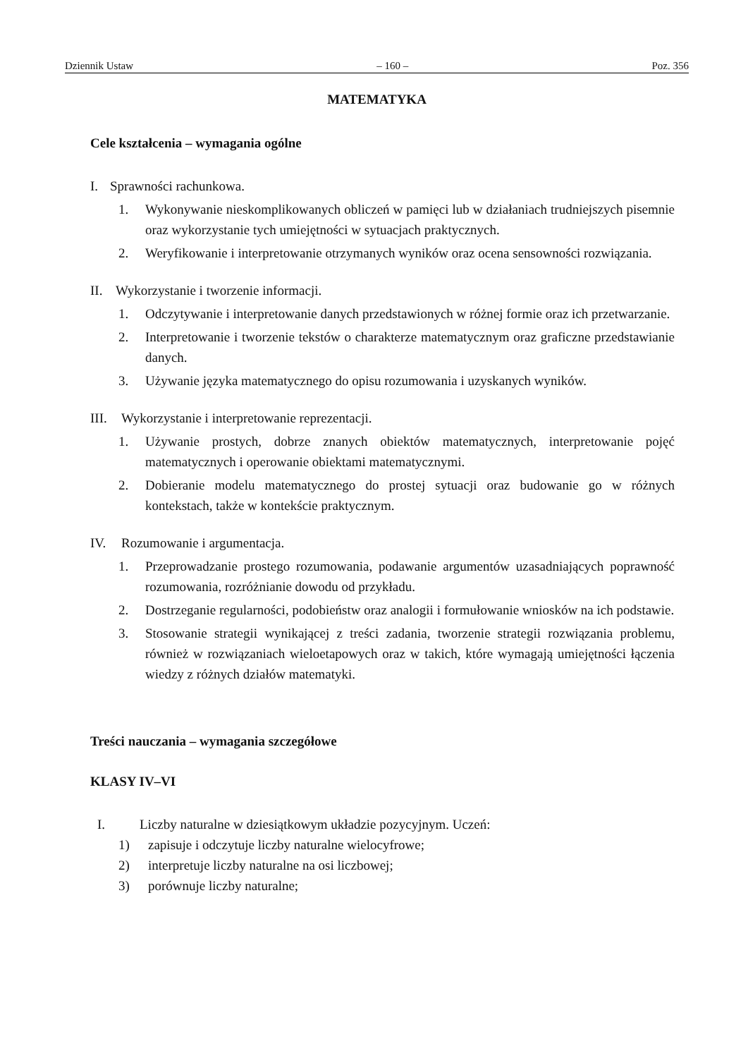Dziennik Ustaw – 160 – Poz. 356
MATEMATYKA
Cele kształcenia – wymagania ogólne
I. Sprawności rachunkowa.
1. Wykonywanie nieskomplikowanych obliczeń w pamięci lub w działaniach trudniejszych pisemnie oraz wykorzystanie tych umiejętności w sytuacjach praktycznych.
2. Weryfikowanie i interpretowanie otrzymanych wyników oraz ocena sensowności rozwiązania.
II. Wykorzystanie i tworzenie informacji.
1. Odczytywanie i interpretowanie danych przedstawionych w różnej formie oraz ich przetwarzanie.
2. Interpretowanie i tworzenie tekstów o charakterze matematycznym oraz graficzne przedstawianie danych.
3. Używanie języka matematycznego do opisu rozumowania i uzyskanych wyników.
III. Wykorzystanie i interpretowanie reprezentacji.
1. Używanie prostych, dobrze znanych obiektów matematycznych, interpretowanie pojęć matematycznych i operowanie obiektami matematycznymi.
2. Dobieranie modelu matematycznego do prostej sytuacji oraz budowanie go w różnych kontekstach, także w kontekście praktycznym.
IV. Rozumowanie i argumentacja.
1. Przeprowadzanie prostego rozumowania, podawanie argumentów uzasadniających poprawność rozumowania, rozróżnianie dowodu od przykładu.
2. Dostrzeganie regularności, podobieństw oraz analogii i formułowanie wniosków na ich podstawie.
3. Stosowanie strategii wynikającej z treści zadania, tworzenie strategii rozwiązania problemu, również w rozwiązaniach wieloetapowych oraz w takich, które wymagają umiejętności łączenia wiedzy z różnych działów matematyki.
Treści nauczania – wymagania szczegółowe
KLASY IV–VI
I. Liczby naturalne w dziesiątkowym układzie pozycyjnym. Uczeń:
1) zapisuje i odczytuje liczby naturalne wielocyfrowe;
2) interpretuje liczby naturalne na osi liczbowej;
3) porównuje liczby naturalne;